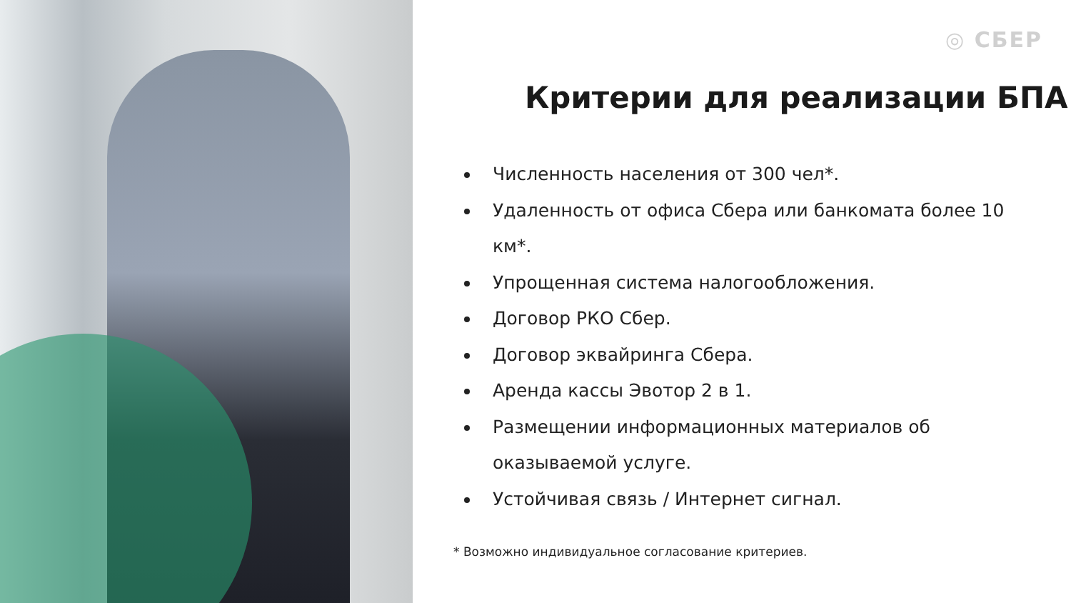◎ СБЕР
Критерии для реализации БПА
Численность населения от 300 чел*.
Удаленность от офиса Сбера или банкомата более 10 км*.
Упрощенная система налогообложения.
Договор РКО Сбер.
Договор эквайринга Сбера.
Аренда кассы Эвотор 2 в 1.
Размещении информационных материалов об оказываемой услуге.
Устойчивая связь / Интернет сигнал.
* Возможно индивидуальное согласование критериев.